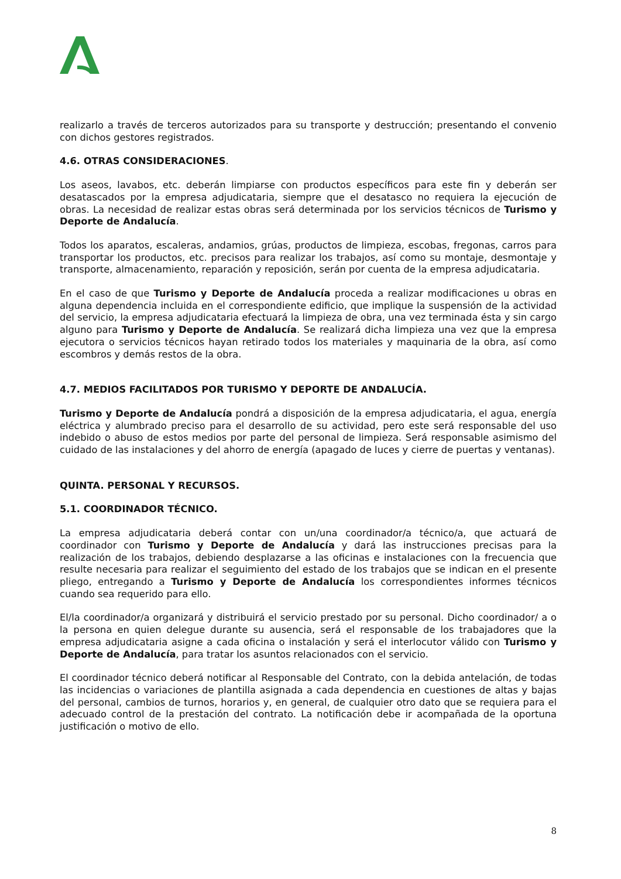realizarlo a través de terceros autorizados para su transporte y destrucción; presentando el convenio con dichos gestores registrados.
4.6. OTRAS CONSIDERACIONES.
Los aseos, lavabos, etc. deberán limpiarse con productos específicos para este fin y deberán ser desatascados por la empresa adjudicataria, siempre que el desatasco no requiera la ejecución de obras. La necesidad de realizar estas obras será determinada por los servicios técnicos de Turismo y Deporte de Andalucía.
Todos los aparatos, escaleras, andamios, grúas, productos de limpieza, escobas, fregonas, carros para transportar los productos, etc. precisos para realizar los trabajos, así como su montaje, desmontaje y transporte, almacenamiento, reparación y reposición, serán por cuenta de la empresa adjudicataria.
En el caso de que Turismo y Deporte de Andalucía proceda a realizar modificaciones u obras en alguna dependencia incluida en el correspondiente edificio, que implique la suspensión de la actividad del servicio, la empresa adjudicataria efectuará la limpieza de obra, una vez terminada ésta y sin cargo alguno para Turismo y Deporte de Andalucía. Se realizará dicha limpieza una vez que la empresa ejecutora o servicios técnicos hayan retirado todos los materiales y maquinaria de la obra, así como escombros y demás restos de la obra.
4.7. MEDIOS FACILITADOS POR TURISMO Y DEPORTE DE ANDALUCÍA.
Turismo y Deporte de Andalucía pondrá a disposición de la empresa adjudicataria, el agua, energía eléctrica y alumbrado preciso para el desarrollo de su actividad, pero este será responsable del uso indebido o abuso de estos medios por parte del personal de limpieza. Será responsable asimismo del cuidado de las instalaciones y del ahorro de energía (apagado de luces y cierre de puertas y ventanas).
QUINTA. PERSONAL Y RECURSOS.
5.1. COORDINADOR TÉCNICO.
La empresa adjudicataria deberá contar con un/una coordinador/a técnico/a, que actuará de coordinador con Turismo y Deporte de Andalucía y dará las instrucciones precisas para la realización de los trabajos, debiendo desplazarse a las oficinas e instalaciones con la frecuencia que resulte necesaria para realizar el seguimiento del estado de los trabajos que se indican en el presente pliego, entregando a Turismo y Deporte de Andalucía los correspondientes informes técnicos cuando sea requerido para ello.
El/la coordinador/a organizará y distribuirá el servicio prestado por su personal. Dicho coordinador/ a o la persona en quien delegue durante su ausencia, será el responsable de los trabajadores que la empresa adjudicataria asigne a cada oficina o instalación y será el interlocutor válido con Turismo y Deporte de Andalucía, para tratar los asuntos relacionados con el servicio.
El coordinador técnico deberá notificar al Responsable del Contrato, con la debida antelación, de todas las incidencias o variaciones de plantilla asignada a cada dependencia en cuestiones de altas y bajas del personal, cambios de turnos, horarios y, en general, de cualquier otro dato que se requiera para el adecuado control de la prestación del contrato. La notificación debe ir acompañada de la oportuna justificación o motivo de ello.
8